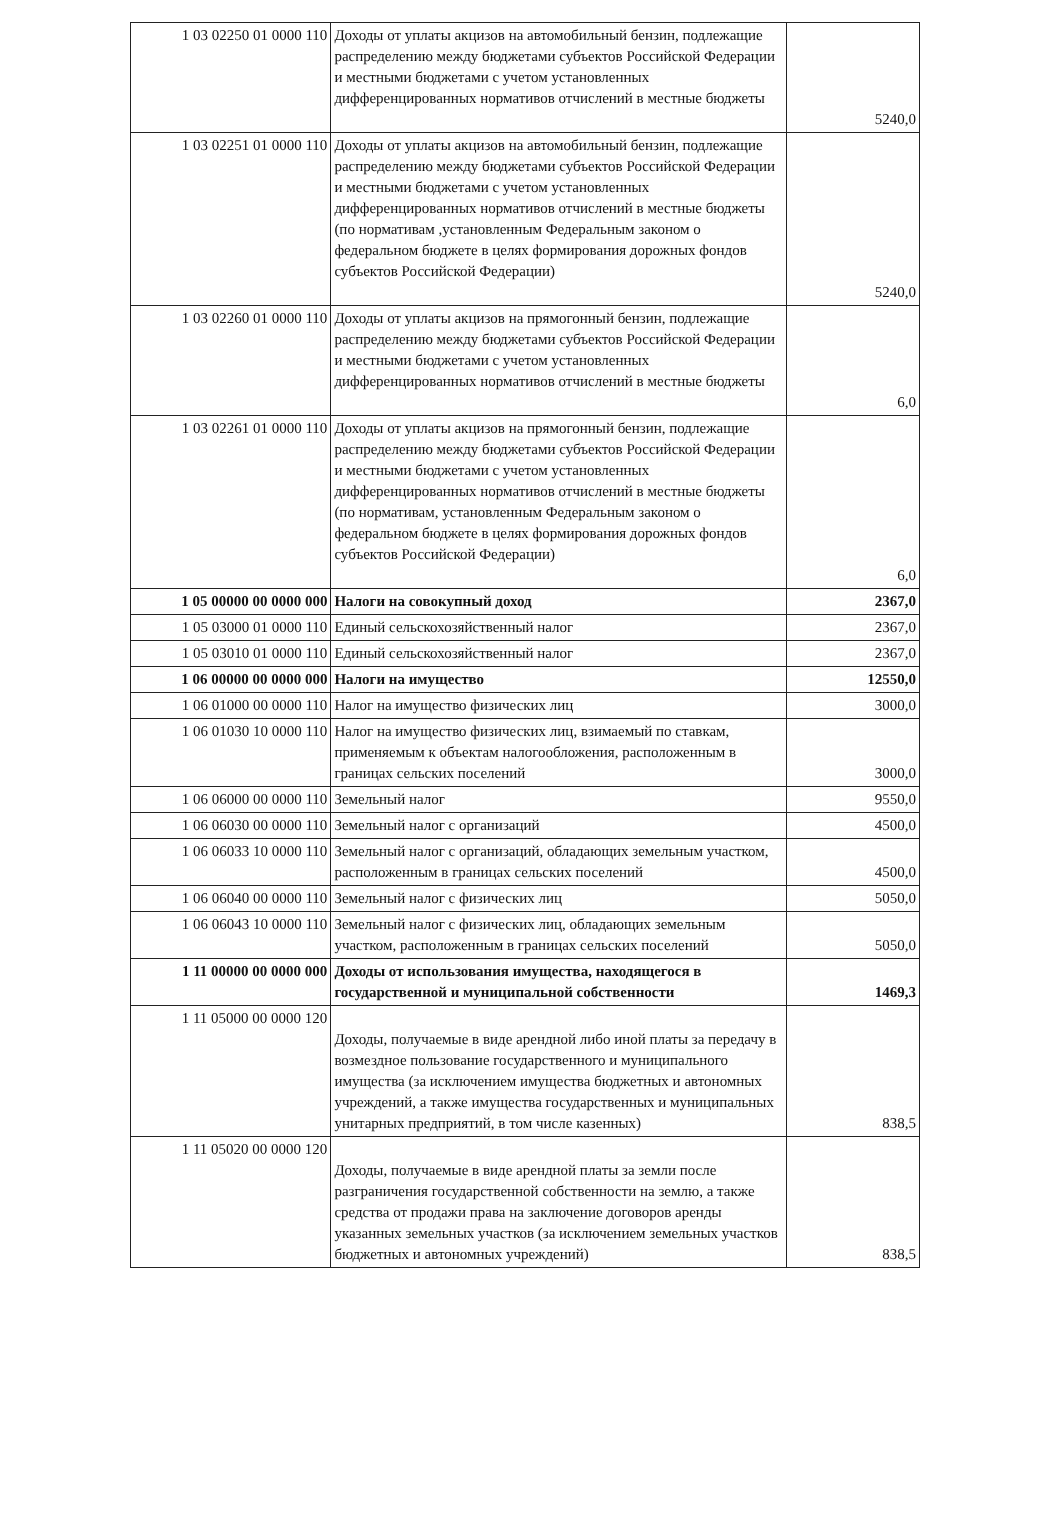| 1 03 02250 01 0000 110 | Доходы от уплаты акцизов на автомобильный бензин, подлежащие распределению между бюджетами субъектов Российской Федерации и местными бюджетами с учетом установленных дифференцированных нормативов отчислений в местные бюджеты | 5240,0 |
| 1 03 02251 01 0000 110 | Доходы от уплаты акцизов на автомобильный бензин, подлежащие распределению между бюджетами субъектов Российской Федерации и местными бюджетами с учетом установленных дифференцированных нормативов отчислений в местные бюджеты (по нормативам ,установленным Федеральным законом о федеральном бюджете в целях формирования дорожных фондов субъектов Российской Федерации) | 5240,0 |
| 1 03 02260 01 0000 110 | Доходы от уплаты акцизов на прямогонный бензин, подлежащие распределению между бюджетами субъектов Российской Федерации и местными бюджетами с учетом установленных дифференцированных нормативов отчислений в местные бюджеты | 6,0 |
| 1 03 02261 01 0000 110 | Доходы от уплаты акцизов на прямогонный бензин, подлежащие распределению между бюджетами субъектов Российской Федерации и местными бюджетами с учетом установленных дифференцированных нормативов отчислений в местные бюджеты (по нормативам, установленным Федеральным законом о федеральном бюджете в целях формирования дорожных фондов субъектов Российской Федерации) | 6,0 |
| 1 05 00000 00 0000 000 | Налоги на совокупный доход | 2367,0 |
| 1 05 03000 01 0000 110 | Единый сельскохозяйственный налог | 2367,0 |
| 1 05 03010 01 0000 110 | Единый сельскохозяйственный налог | 2367,0 |
| 1 06 00000 00 0000 000 | Налоги на имущество | 12550,0 |
| 1 06 01000 00 0000 110 | Налог на имущество физических лиц | 3000,0 |
| 1 06 01030 10 0000 110 | Налог на имущество физических лиц, взимаемый по ставкам, применяемым к объектам налогообложения, расположенным в границах сельских поселений | 3000,0 |
| 1 06 06000 00 0000 110 | Земельный налог | 9550,0 |
| 1 06 06030 00 0000 110 | Земельный налог с организаций | 4500,0 |
| 1 06 06033 10 0000 110 | Земельный налог с организаций, обладающих земельным участком, расположенным в границах сельских поселений | 4500,0 |
| 1 06 06040 00 0000 110 | Земельный налог с физических лиц | 5050,0 |
| 1 06 06043 10 0000 110 | Земельный налог с физических лиц, обладающих земельным участком, расположенным в границах сельских поселений | 5050,0 |
| 1 11 00000 00 0000 000 | Доходы от использования имущества, находящегося в государственной и муниципальной собственности | 1469,3 |
| 1 11 05000 00 0000 120 | Доходы, получаемые в виде арендной либо иной платы за передачу в возмездное пользование государственного и муниципального имущества (за исключением имущества бюджетных и автономных учреждений, а также имущества государственных и муниципальных унитарных предприятий, в том числе казенных) | 838,5 |
| 1 11 05020 00 0000 120 | Доходы, получаемые в виде арендной платы за земли после разграничения государственной собственности на землю, а также средства от продажи права на заключение договоров аренды указанных земельных участков (за исключением земельных участков бюджетных и автономных учреждений) | 838,5 |